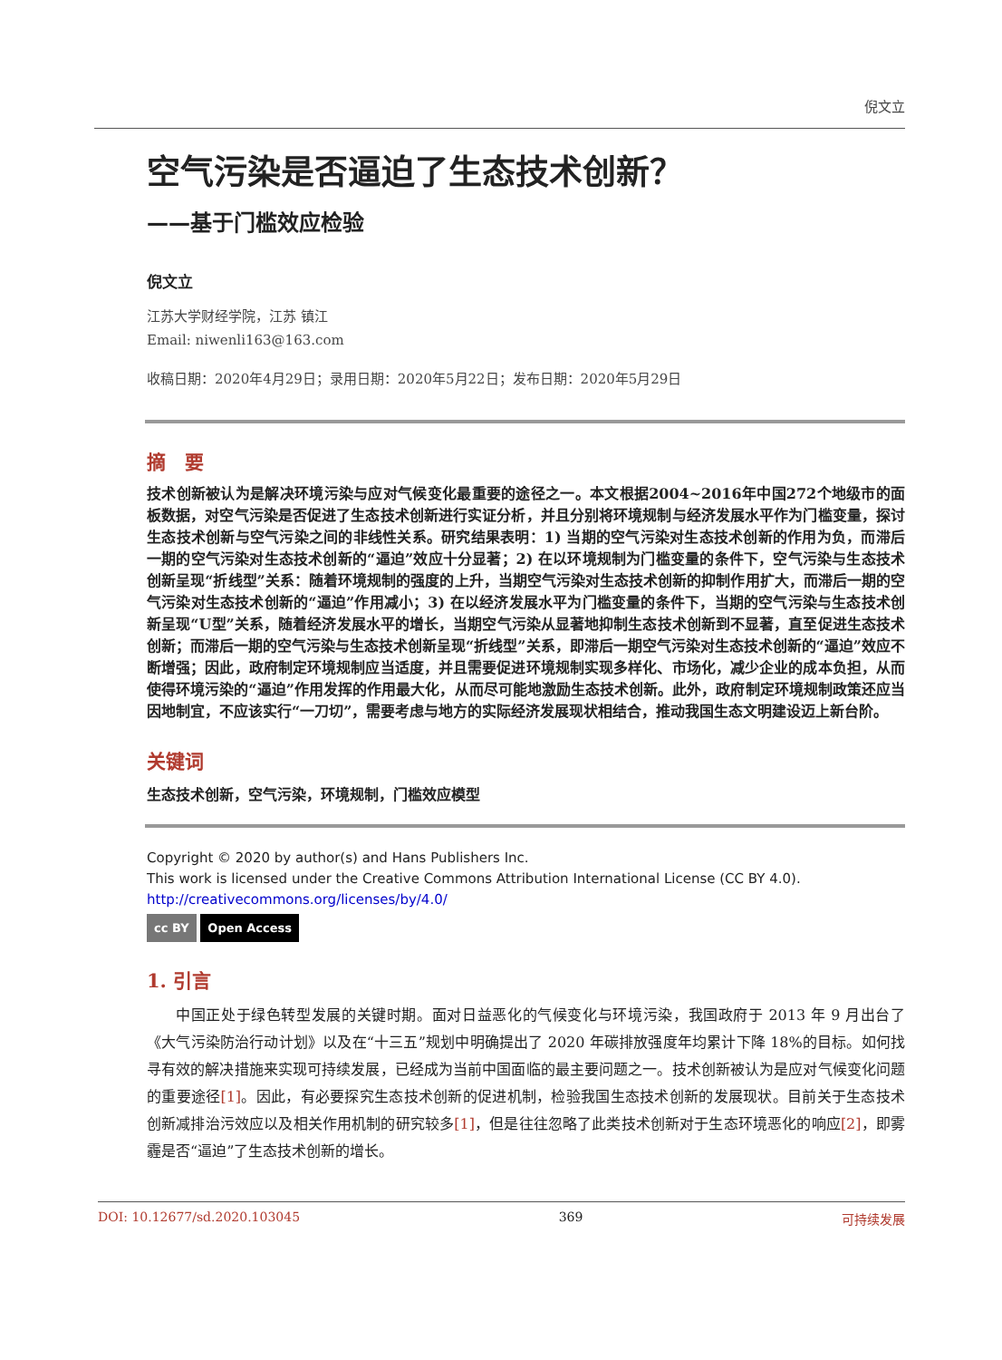倪文立
空气污染是否逼迫了生态技术创新？
——基于门槛效应检验
倪文立
江苏大学财经学院，江苏 镇江
Email: niwenli163@163.com
收稿日期：2020年4月29日；录用日期：2020年5月22日；发布日期：2020年5月29日
摘　要
技术创新被认为是解决环境污染与应对气候变化最重要的途径之一。本文根据2004~2016年中国272个地级市的面板数据，对空气污染是否促进了生态技术创新进行实证分析，并且分别将环境规制与经济发展水平作为门槛变量，探讨生态技术创新与空气污染之间的非线性关系。研究结果表明：1) 当期的空气污染对生态技术创新的作用为负，而滞后一期的空气污染对生态技术创新的“逼迫”效应十分显著；2) 在以环境规制为门槛变量的条件下，空气污染与生态技术创新呈现“折线型”关系：随着环境规制的强度的上升，当期空气污染对生态技术创新的抑制作用扩大，而滞后一期的空气污染对生态技术创新的“逼迫”作用减小；3) 在以经济发展水平为门槛变量的条件下，当期的空气污染与生态技术创新呈现“U型”关系，随着经济发展水平的增长，当期空气污染从显著地抑制生态技术创新到不显著，直至促进生态技术创新；而滞后一期的空气污染与生态技术创新呈现“折线型”关系，即滞后一期空气污染对生态技术创新的“逼迫”效应不断增强；因此，政府制定环境规制应当适度，并且需要促进环境规制实现多样化、市场化，减少企业的成本负担，从而使得环境污染的“逼迫”作用发挥的作用最大化，从而尽可能地激励生态技术创新。此外，政府制定环境规制政策还应当因地制宜，不应该实行“一刀切”，需要考虑与地方的实际经济发展现状相结合，推动我国生态文明建设迈上新台阶。
关键词
生态技术创新，空气污染，环境规制，门槛效应模型
Copyright © 2020 by author(s) and Hans Publishers Inc.
This work is licensed under the Creative Commons Attribution International License (CC BY 4.0).
http://creativecommons.org/licenses/by/4.0/
cc BY Open Access
1. 引言
中国正处于绿色转型发展的关键时期。面对日益恶化的气候变化与环境污染，我国政府于 2013 年 9 月出台了《大气污染防治行动计划》以及在“十三五”规划中明确提出了 2020 年碳排放强度年均累计下降 18%的目标。如何找寻有效的解决措施来实现可持续发展，已经成为当前中国面临的最主要问题之一。技术创新被认为是应对气候变化问题的重要途径[1]。因此，有必要探究生态技术创新的促进机制，检验我国生态技术创新的发展现状。目前关于生态技术创新减排治污效应以及相关作用机制的研究较多[1]，但是往往忽略了此类技术创新对于生态环境恶化的响应[2]，即雾霾是否“逼迫”了生态技术创新的增长。
DOI: 10.12677/sd.2020.103045 369 可持续发展